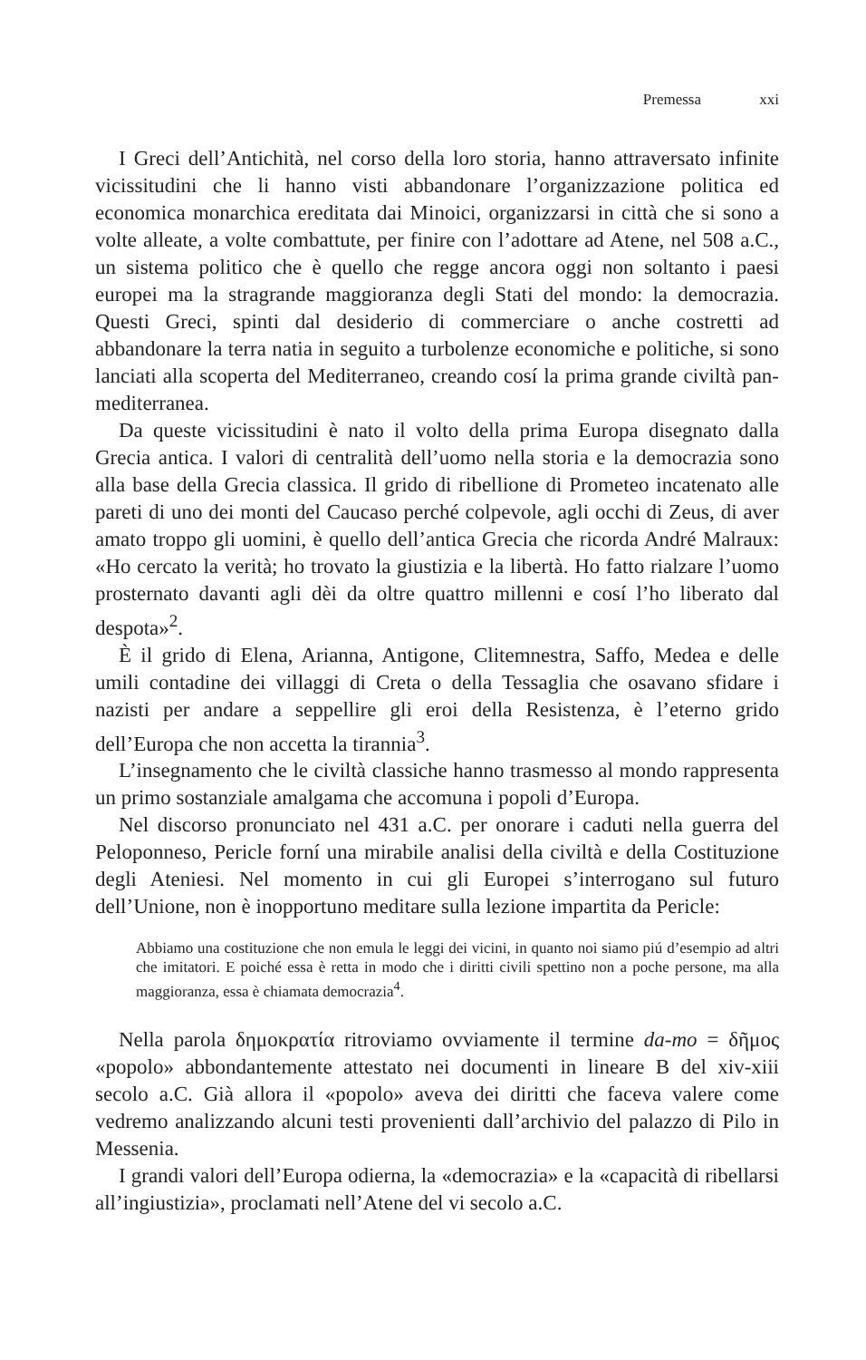Premessa xxi
I Greci dell’Antichità, nel corso della loro storia, hanno attraversato infinite vicissitudini che li hanno visti abbandonare l’organizzazione politica ed economica monarchica ereditata dai Minoici, organizzarsi in città che si sono a volte alleate, a volte combattute, per finire con l’adottare ad Atene, nel 508 a.C., un sistema politico che è quello che regge ancora oggi non soltanto i paesi europei ma la stragrande maggioranza degli Stati del mondo: la democrazia. Questi Greci, spinti dal desiderio di commerciare o anche costretti ad abbandonare la terra natia in seguito a turbolenze economiche e politiche, si sono lanciati alla scoperta del Mediterraneo, creando cosí la prima grande civiltà pan-mediterranea.
Da queste vicissitudini è nato il volto della prima Europa disegnato dalla Grecia antica. I valori di centralità dell’uomo nella storia e la democrazia sono alla base della Grecia classica. Il grido di ribellione di Prometeo incatenato alle pareti di uno dei monti del Caucaso perché colpevole, agli occhi di Zeus, di aver amato troppo gli uomini, è quello dell’antica Grecia che ricorda André Malraux: «Ho cercato la verità; ho trovato la giustizia e la libertà. Ho fatto rialzare l’uomo prosternato davanti agli dèi da oltre quattro millenni e cosí l’ho liberato dal despota»<sup>2</sup>.
È il grido di Elena, Arianna, Antigone, Clitemnestra, Saffo, Medea e delle umili contadine dei villaggi di Creta o della Tessaglia che osavano sfidare i nazisti per andare a seppellire gli eroi della Resistenza, è l’eterno grido dell’Europa che non accetta la tirannia<sup>3</sup>.
L’insegnamento che le civiltà classiche hanno trasmesso al mondo rappresenta un primo sostanziale amalgama che accomuna i popoli d’Europa.
Nel discorso pronunciato nel 431 a.C. per onorare i caduti nella guerra del Peloponneso, Pericle forní una mirabile analisi della civiltà e della Costituzione degli Ateniesi. Nel momento in cui gli Europei s’interrogano sul futuro dell’Unione, non è inopportuno meditare sulla lezione impartita da Pericle:
Abbiamo una costituzione che non emula le leggi dei vicini, in quanto noi siamo piú d’esempio ad altri che imitatori. E poiché essa è retta in modo che i diritti civili spettino non a poche persone, ma alla maggioranza, essa è chiamata democrazia<sup>4</sup>.
Nella parola δημοκρατία ritroviamo ovviamente il termine da-mo = δῆμος «popolo» abbondantemente attestato nei documenti in lineare B del xiv-xiii secolo a.C. Già allora il «popolo» aveva dei diritti che faceva valere come vedremo analizzando alcuni testi provenienti dall’archivio del palazzo di Pilo in Messenia.
I grandi valori dell’Europa odierna, la «democrazia» e la «capacità di ribellarsi all’ingiustizia», proclamati nell’Atene del vi secolo a.C.